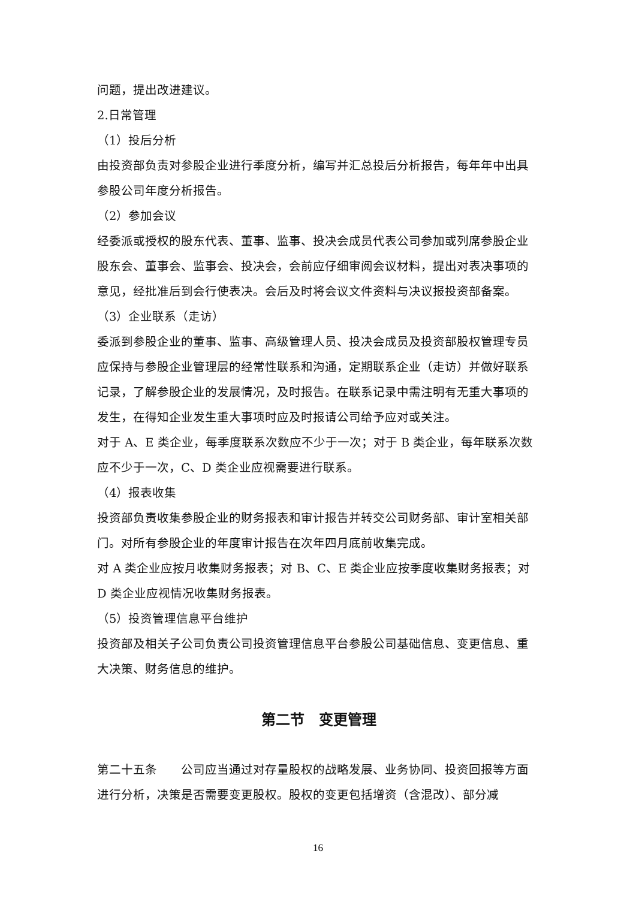问题，提出改进建议。
2.日常管理
（1）投后分析
由投资部负责对参股企业进行季度分析，编写并汇总投后分析报告，每年年中出具参股公司年度分析报告。
（2）参加会议
经委派或授权的股东代表、董事、监事、投决会成员代表公司参加或列席参股企业股东会、董事会、监事会、投决会，会前应仔细审阅会议材料，提出对表决事项的意见，经批准后到会行使表决。会后及时将会议文件资料与决议报投资部备案。
（3）企业联系（走访）
委派到参股企业的董事、监事、高级管理人员、投决会成员及投资部股权管理专员应保持与参股企业管理层的经常性联系和沟通，定期联系企业（走访）并做好联系记录，了解参股企业的发展情况，及时报告。在联系记录中需注明有无重大事项的发生，在得知企业发生重大事项时应及时报请公司给予应对或关注。
对于 A、E 类企业，每季度联系次数应不少于一次；对于 B 类企业，每年联系次数应不少于一次，C、D 类企业应视需要进行联系。
（4）报表收集
投资部负责收集参股企业的财务报表和审计报告并转交公司财务部、审计室相关部门。对所有参股企业的年度审计报告在次年四月底前收集完成。
对 A 类企业应按月收集财务报表；对 B、C、E 类企业应按季度收集财务报表；对 D 类企业应视情况收集财务报表。
（5）投资管理信息平台维护
投资部及相关子公司负责公司投资管理信息平台参股公司基础信息、变更信息、重大决策、财务信息的维护。
第二节　变更管理
第二十五条　　公司应当通过对存量股权的战略发展、业务协同、投资回报等方面进行分析，决策是否需要变更股权。股权的变更包括增资（含混改）、部分减
16